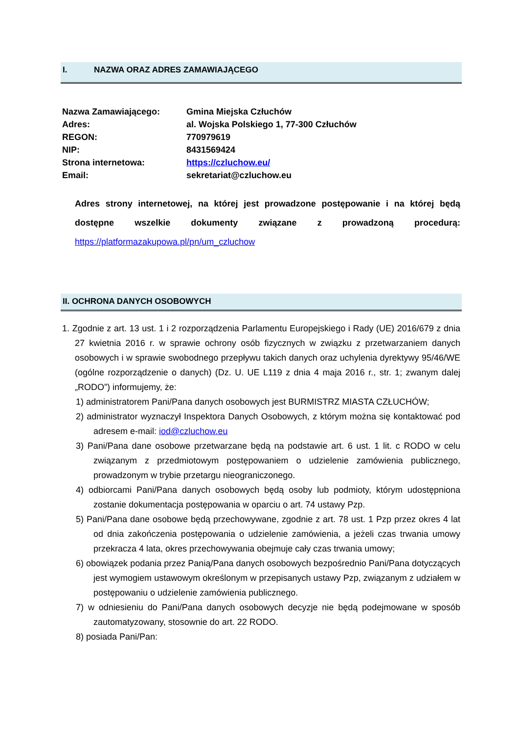I. NAZWA ORAZ ADRES ZAMAWIAJĄCEGO
| Nazwa Zamawiającego: | Gmina Miejska Człuchów |
| Adres: | al. Wojska Polskiego 1, 77-300 Człuchów |
| REGON: | 770979619 |
| NIP: | 8431569424 |
| Strona internetowa: | https://czluchow.eu/ |
| Email: | sekretariat@czluchow.eu |
Adres strony internetowej, na której jest prowadzone postępowanie i na której będą dostępne wszelkie dokumenty związane z prowadzoną procedurą: https://platformazakupowa.pl/pn/um_czluchow
II. OCHRONA DANYCH OSOBOWYCH
1. Zgodnie z art. 13 ust. 1 i 2 rozporządzenia Parlamentu Europejskiego i Rady (UE) 2016/679 z dnia 27 kwietnia 2016 r. w sprawie ochrony osób fizycznych w związku z przetwarzaniem danych osobowych i w sprawie swobodnego przepływu takich danych oraz uchylenia dyrektywy 95/46/WE (ogólne rozporządzenie o danych) (Dz. U. UE L119 z dnia 4 maja 2016 r., str. 1; zwanym dalej „RODO”) informujemy, że:
1) administratorem Pani/Pana danych osobowych jest BURMISTRZ MIASTA CZŁUCHÓW;
2) administrator wyznaczył Inspektora Danych Osobowych, z którym można się kontaktować pod adresem e-mail: iod@czluchow.eu
3) Pani/Pana dane osobowe przetwarzane będą na podstawie art. 6 ust. 1 lit. c RODO w celu związanym z przedmiotowym postępowaniem o udzielenie zamówienia publicznego, prowadzonym w trybie przetargu nieograniczonego.
4) odbiorcami Pani/Pana danych osobowych będą osoby lub podmioty, którym udostępniona zostanie dokumentacja postępowania w oparciu o art. 74 ustawy Pzp.
5) Pani/Pana dane osobowe będą przechowywane, zgodnie z art. 78 ust. 1 Pzp przez okres 4 lat od dnia zakończenia postępowania o udzielenie zamówienia, a jeżeli czas trwania umowy przekracza 4 lata, okres przechowywania obejmuje cały czas trwania umowy;
6) obowiązek podania przez Panią/Pana danych osobowych bezpośrednio Pani/Pana dotyczących jest wymogiem ustawowym określonym w przepisanych ustawy Pzp, związanym z udziałem w postępowaniu o udzielenie zamówienia publicznego.
7) w odniesieniu do Pani/Pana danych osobowych decyzje nie będą podejmowane w sposób zautomatyzowany, stosownie do art. 22 RODO.
8) posiada Pani/Pan: